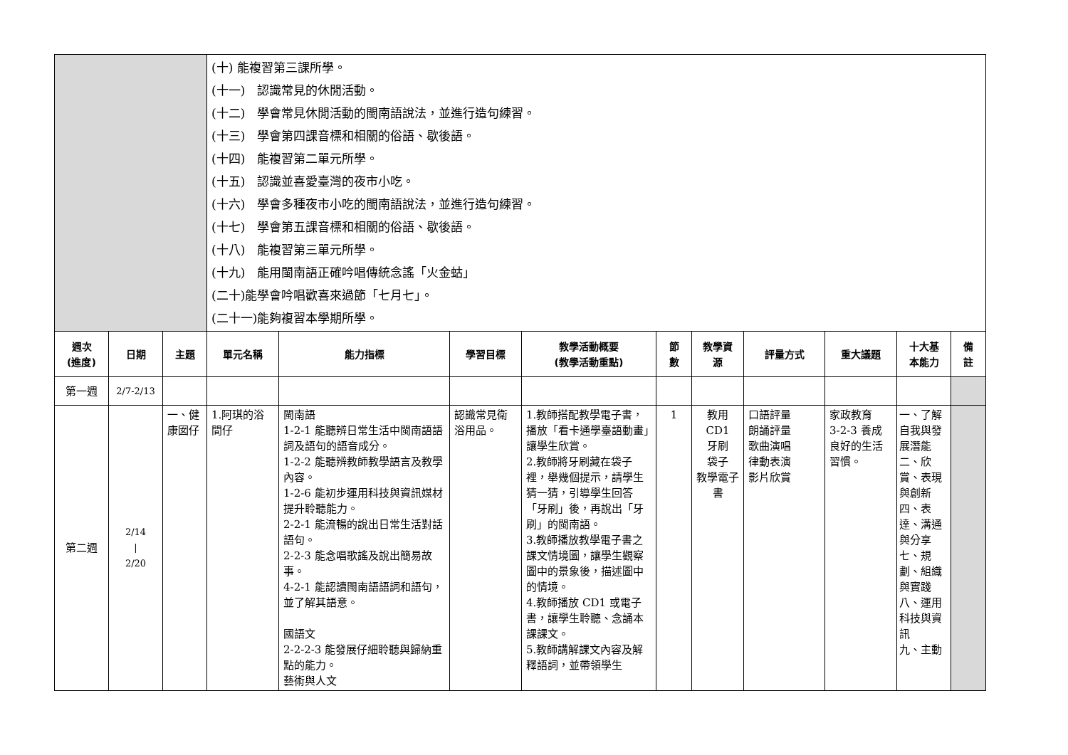| | | | (十) 能複習第三課所學。 (十一) 認識常見的休閒活動。 (十二) 學會常見休閒活動的閩南語說法，並進行造句練習。 (十三) 學會第四課音標和相關的俗語、歇後語。 (十四) 能複習第二單元所學。 (十五) 認識並喜愛臺灣的夜市小吃。 (十六) 學會多種夜市小吃的閩南語說法，並進行造句練習。 (十七) 學會第五課音標和相關的俗語、歇後語。 (十八) 能複習第三單元所學。 (十九) 能用閩南語正確吟唱傳統念謠「火金蛄」 (二十)能學會吟唱歡喜來過節「七月七」。 (二十一)能夠複習本學期所學。 | | | | | | | | | |
| 週次 (進度) | 日期 | 主題 | 單元名稱 | 能力指標 | 學習目標 | 教學活動概要 (教學活動重點) | 節 數 | 教學資 源 | 評量方式 | 重大議題 | 十大基 本能力 | 備 註 |
| 第一週 | 2/7-2/13 | | | | | | | | | | | |
| 第二週 | 2/14 / 2/20 | 一、健康囡仔 | 1.阿琪的浴間仔 | 閩南語 1-2-1 能聽辨日常生活中閩南語語詞及語句的語音成分。 1-2-2 能聽辨教師教學語言及教學內容。 1-2-6 能初步運用科技與資訊媒材提升聆聽能力。 2-2-1 能流暢的說出日常生活對話語句。 2-2-3 能念唱歌謠及說出簡易故事。 4-2-1 能認讀閩南語語詞和語句，並了解其語意。 國語文 2-2-2-3 能發展仔細聆聽與歸納重點的能力。 藝術與人文 | 認識常見衛浴用品。 | 1.教師搭配教學電子書，播放「看卡通學臺語動畫」讓學生欣賞。 2.教師將牙刷藏在袋子裡，舉幾個提示，請學生猜一猜，引導學生回答「牙刷」後，再說出「牙刷」的閩南語。 3.教師播放教學電子書之課文情境圖，讓學生觀察圖中的景象後，描述圖中的情境。 4.教師播放 CD1 或電子書，讓學生聆聽、念誦本課課文。 5.教師講解課文內容及解釋語詞，並帶領學生 | 1 | 教用CD1 牙刷 袋子 教學電子書 | 口語評量 朗誦評量 歌曲演唱 律動表演 影片欣賞 | 家政教育 3-2-3 養成良好的生活習慣。 | 一、了解自我與發展潛能 二、欣賞、表現與創新 四、表達、溝通與分享 七、規劃、組織與實踐 八、運用科技與資訊 九、主動 | |